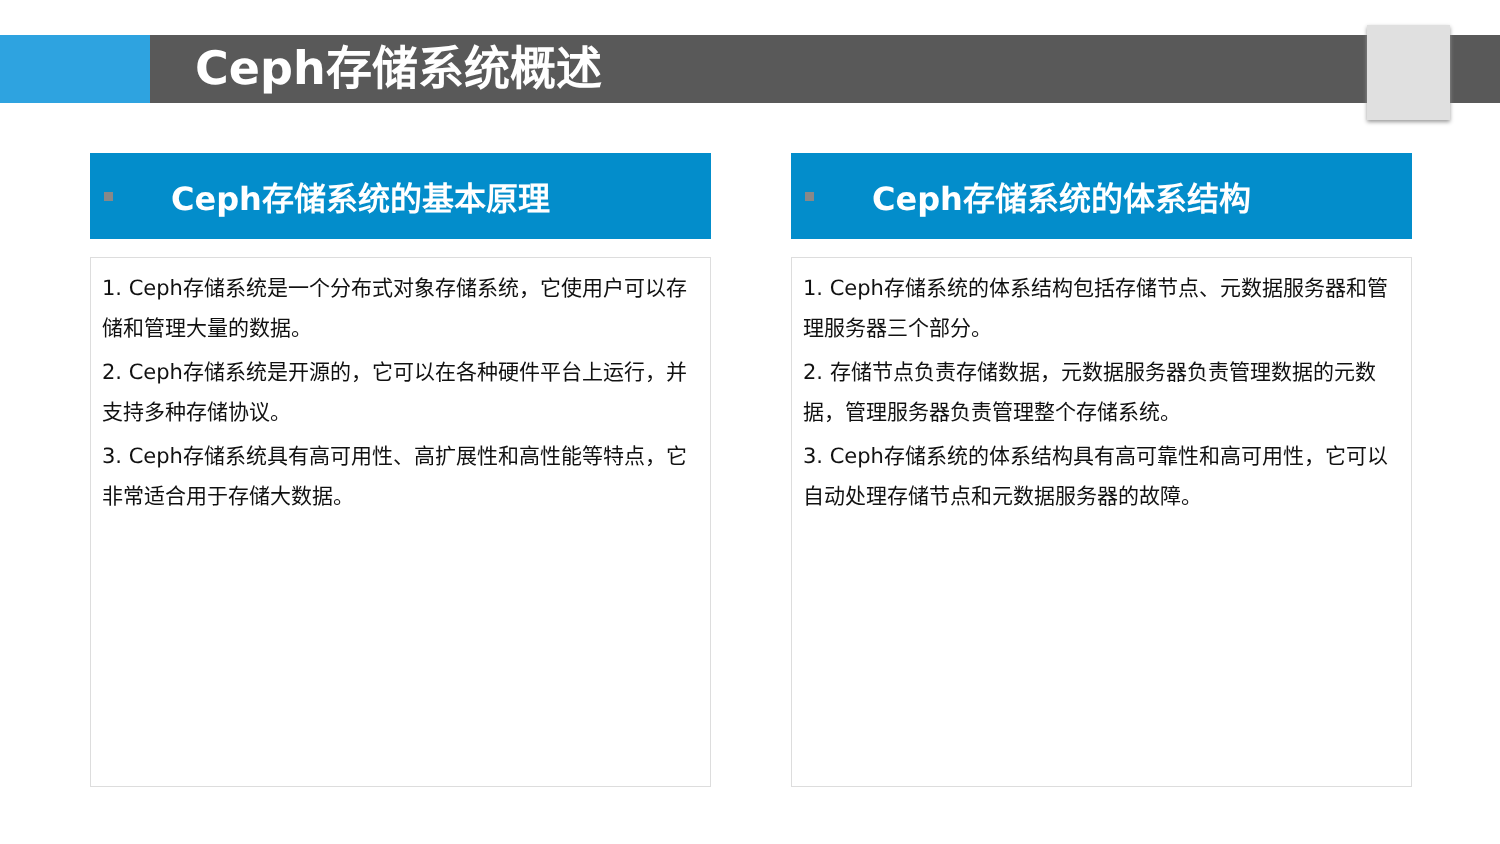Ceph存储系统概述
Ceph存储系统的基本原理
1. Ceph存储系统是一个分布式对象存储系统，它使用户可以存储和管理大量的数据。
2. Ceph存储系统是开源的，它可以在各种硬件平台上运行，并支持多种存储协议。
3. Ceph存储系统具有高可用性、高扩展性和高性能等特点，它非常适合用于存储大数据。
Ceph存储系统的体系结构
1. Ceph存储系统的体系结构包括存储节点、元数据服务器和管理服务器三个部分。
2. 存储节点负责存储数据，元数据服务器负责管理数据的元数据，管理服务器负责管理整个存储系统。
3. Ceph存储系统的体系结构具有高可靠性和高可用性，它可以自动处理存储节点和元数据服务器的故障。